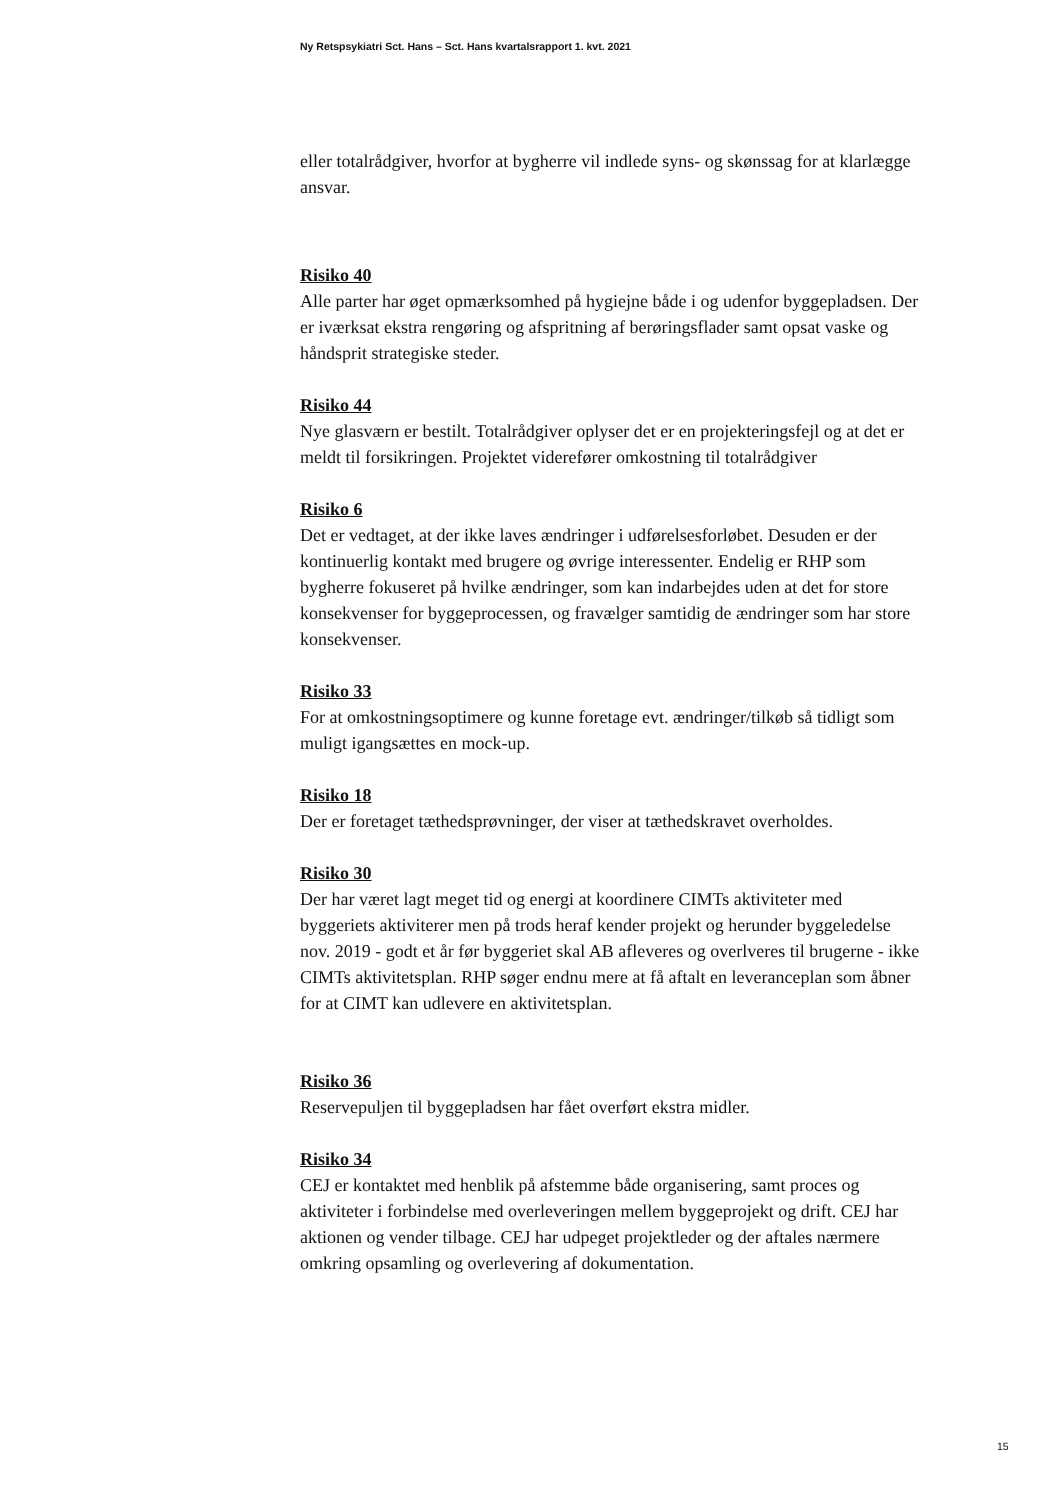Ny Retspsykiatri Sct. Hans – Sct. Hans kvartalsrapport 1. kvt. 2021
eller totalrådgiver, hvorfor at bygherre vil indlede syns- og skønssag for at klarlægge ansvar.
Risiko 40
Alle parter har øget opmærksomhed på hygiejne både i og udenfor byggepladsen. Der er iværksat ekstra rengøring og afspritning af berøringsflader samt opsat vaske og håndsprit strategiske steder.
Risiko 44
Nye glasværn er bestilt. Totalrådgiver oplyser det er en projekteringsfejl og at det er meldt til forsikringen. Projektet viderefører omkostning til totalrådgiver
Risiko 6
Det er vedtaget, at der ikke laves ændringer i udførelsesforløbet. Desuden er der kontinuerlig kontakt med brugere og øvrige interessenter. Endelig er RHP som bygherre fokuseret på hvilke ændringer, som kan indarbejdes uden at det for store konsekvenser for byggeprocessen, og fravælger samtidig de ændringer som har store konsekvenser.
Risiko 33
For at omkostningsoptimere og kunne foretage evt. ændringer/tilkøb så tidligt som muligt igangsættes en mock-up.
Risiko 18
Der er foretaget tæthedsprøvninger, der viser at tæthedskravet overholdes.
Risiko 30
Der har været lagt meget tid og energi at koordinere CIMTs aktiviteter med byggeriets aktiviterer men på trods heraf kender projekt og herunder byggeledelse nov. 2019 - godt et år før byggeriet skal AB afleveres og overlveres til brugerne - ikke CIMTs aktivitetsplan. RHP søger endnu mere at få aftalt en leveranceplan som åbner for at CIMT kan udlevere en aktivitetsplan.
Risiko 36
Reservepuljen til byggepladsen har fået overført ekstra midler.
Risiko 34
CEJ er kontaktet med henblik på afstemme både organisering, samt proces og aktiviteter i forbindelse med overleveringen mellem byggeprojekt og drift. CEJ har aktionen og vender tilbage. CEJ har udpeget projektleder og der aftales nærmere omkring opsamling og overlevering af dokumentation.
15